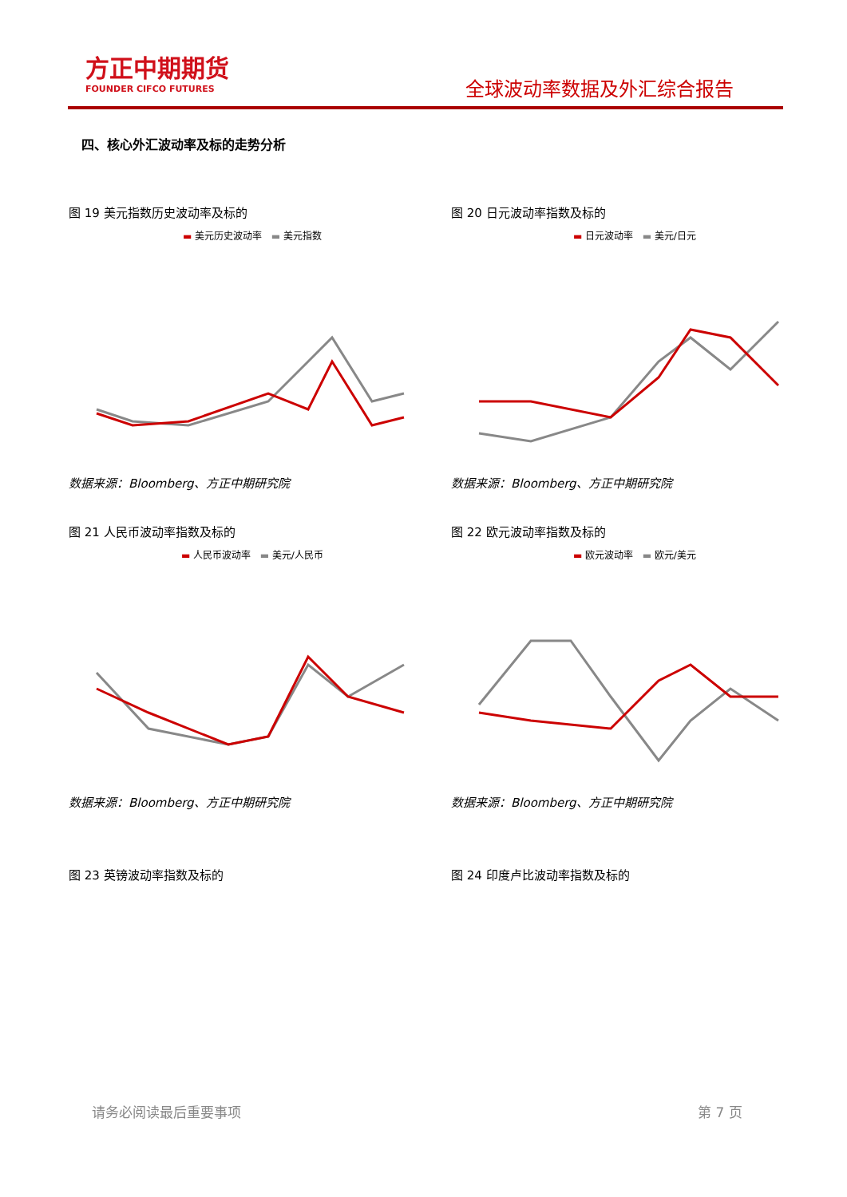方正中期期货
FOUNDER CIFCO FUTURES
全球波动率数据及外汇综合报告
四、核心外汇波动率及标的走势分析
图 19 美元指数历史波动率及标的
▬ 美元历史波动率 ▬ 美元指数
数据来源：Bloomberg、方正中期研究院
图 20 日元波动率指数及标的
▬ 日元波动率 ▬ 美元/日元
数据来源：Bloomberg、方正中期研究院
图 21 人民币波动率指数及标的
▬ 人民币波动率 ▬ 美元/人民币
数据来源：Bloomberg、方正中期研究院
图 22 欧元波动率指数及标的
▬ 欧元波动率 ▬ 欧元/美元
数据来源：Bloomberg、方正中期研究院
图 23 英镑波动率指数及标的 图 24 印度卢比波动率指数及标的
请务必阅读最后重要事项 第 7 页